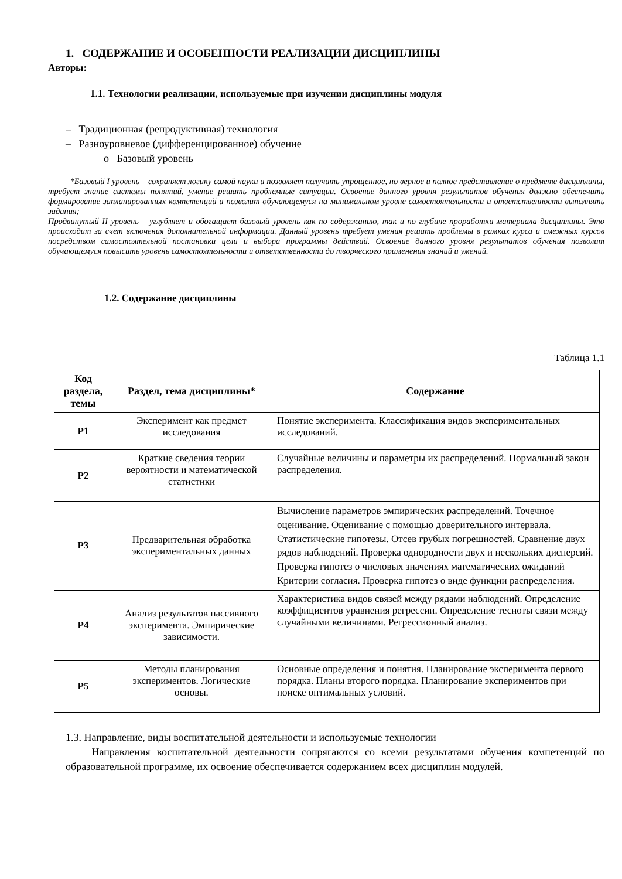1. СОДЕРЖАНИЕ И ОСОБЕННОСТИ РЕАЛИЗАЦИИ ДИСЦИПЛИНЫ
Авторы:
1.1. Технологии реализации, используемые при изучении дисциплины модуля
– Традиционная (репродуктивная) технология
– Разноуровневое (дифференцированное) обучение
o Базовый уровень
*Базовый I уровень – сохраняет логику самой науки и позволяет получить упрощенное, но верное и полное представление о предмете дисциплины, требует знание системы понятий, умение решать проблемные ситуации. Освоение данного уровня результатов обучения должно обеспечить формирование запланированных компетенций и позволит обучающемуся на минимальном уровне самостоятельности и ответственности выполнять задания;
Продвинутый II уровень – углубляет и обогащает базовый уровень как по содержанию, так и по глубине проработки материала дисциплины. Это происходит за счет включения дополнительной информации. Данный уровень требует умения решать проблемы в рамках курса и смежных курсов посредством самостоятельной постановки цели и выбора программы действий. Освоение данного уровня результатов обучения позволит обучающемуся повысить уровень самостоятельности и ответственности до творческого применения знаний и умений.
1.2. Содержание дисциплины
Таблица 1.1
| Код раздела, темы | Раздел, тема дисциплины* | Содержание |
| --- | --- | --- |
| Р1 | Эксперимент как предмет исследования | Понятие эксперимента. Классификация видов экспериментальных исследований. |
| Р2 | Краткие сведения теории вероятности и математической статистики | Случайные величины и параметры их распределений. Нормальный закон распределения. |
| Р3 | Предварительная обработка экспериментальных данных | Вычисление параметров эмпирических распределений. Точечное оценивание. Оценивание с помощью доверительного интервала. Статистические гипотезы. Отсев грубых погрешностей. Сравнение двух рядов наблюдений. Проверка однородности двух и нескольких дисперсий. Проверка гипотез о числовых значениях математических ожиданий Критерии согласия. Проверка гипотез о виде функции распределения. |
| Р4 | Анализ результатов пассивного эксперимента. Эмпирические зависимости. | Характеристика видов связей между рядами наблюдений. Определение коэффициентов уравнения регрессии. Определение тесноты связи между случайными величинами. Регрессионный анализ. |
| Р5 | Методы планирования экспериментов. Логические основы. | Основные определения и понятия. Планирование эксперимента первого порядка. Планы второго порядка. Планирование экспериментов при поиске оптимальных условий. |
1.3. Направление, виды воспитательной деятельности и используемые технологии
Направления воспитательной деятельности сопрягаются со всеми результатами обучения компетенций по образовательной программе, их освоение обеспечивается содержанием всех дисциплин модулей.